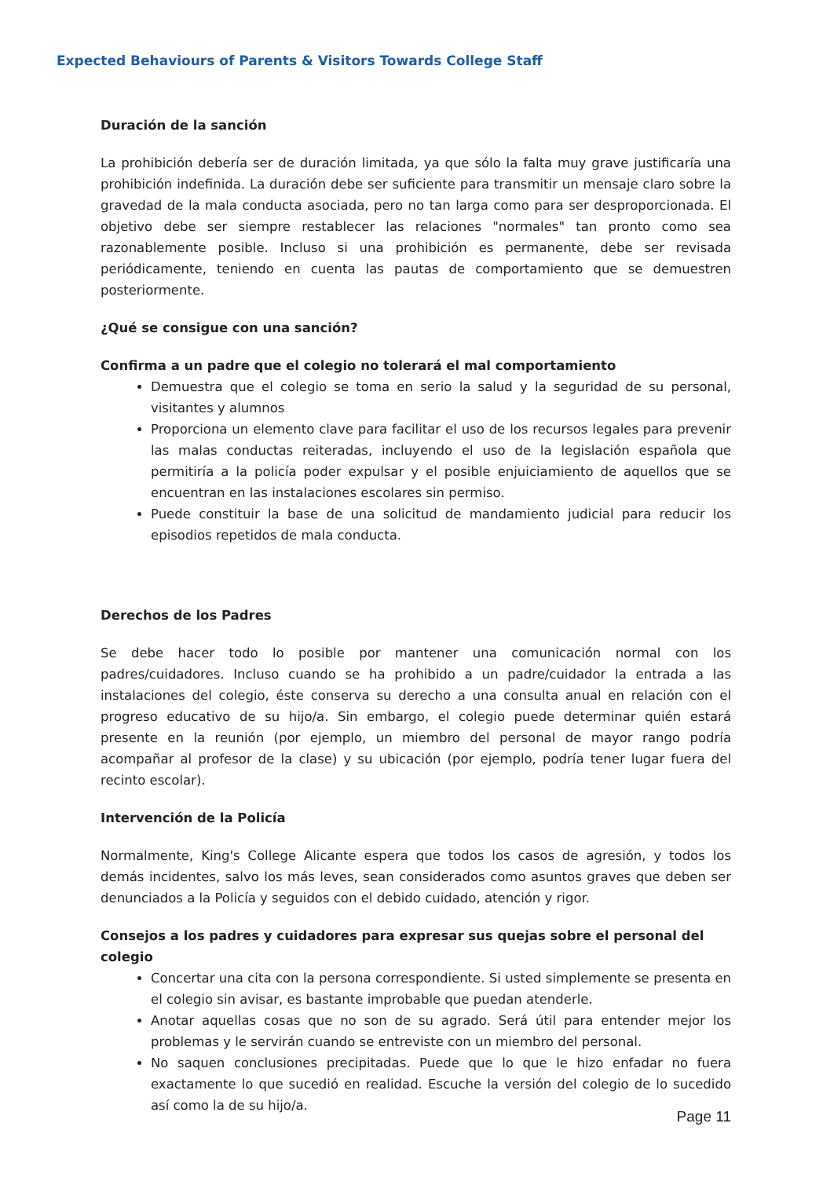Expected Behaviours of Parents & Visitors Towards College Staff
Duración de la sanción
La prohibición debería ser de duración limitada, ya que sólo la falta muy grave justificaría una prohibición indefinida. La duración debe ser suficiente para transmitir un mensaje claro sobre la gravedad de la mala conducta asociada, pero no tan larga como para ser desproporcionada. El objetivo debe ser siempre restablecer las relaciones "normales" tan pronto como sea razonablemente posible. Incluso si una prohibición es permanente, debe ser revisada periódicamente, teniendo en cuenta las pautas de comportamiento que se demuestren posteriormente.
¿Qué se consigue con una sanción?
Confirma a un padre que el colegio no tolerará el mal comportamiento
Demuestra que el colegio se toma en serio la salud y la seguridad de su personal, visitantes y alumnos
Proporciona un elemento clave para facilitar el uso de los recursos legales para prevenir las malas conductas reiteradas, incluyendo el uso de la legislación española que permitiría a la policía poder expulsar y el posible enjuiciamiento de aquellos que se encuentran en las instalaciones escolares sin permiso.
Puede constituir la base de una solicitud de mandamiento judicial para reducir los episodios repetidos de mala conducta.
Derechos de los Padres
Se debe hacer todo lo posible por mantener una comunicación normal con los padres/cuidadores. Incluso cuando se ha prohibido a un padre/cuidador la entrada a las instalaciones del colegio, éste conserva su derecho a una consulta anual en relación con el progreso educativo de su hijo/a. Sin embargo, el colegio puede determinar quién estará presente en la reunión (por ejemplo, un miembro del personal de mayor rango podría acompañar al profesor de la clase) y su ubicación (por ejemplo, podría tener lugar fuera del recinto escolar).
Intervención de la Policía
Normalmente, King's College Alicante espera que todos los casos de agresión, y todos los demás incidentes, salvo los más leves, sean considerados como asuntos graves que deben ser denunciados a la Policía y seguidos con el debido cuidado, atención y rigor.
Consejos a los padres y cuidadores para expresar sus quejas sobre el personal del colegio
Concertar una cita con la persona correspondiente. Si usted simplemente se presenta en el colegio sin avisar, es bastante improbable que puedan atenderle.
Anotar aquellas cosas que no son de su agrado. Será útil para entender mejor los problemas y le servirán cuando se entreviste con un miembro del personal.
No saquen conclusiones precipitadas. Puede que lo que le hizo enfadar no fuera exactamente lo que sucedió en realidad. Escuche la versión del colegio de lo sucedido así como la de su hijo/a.
Page 11